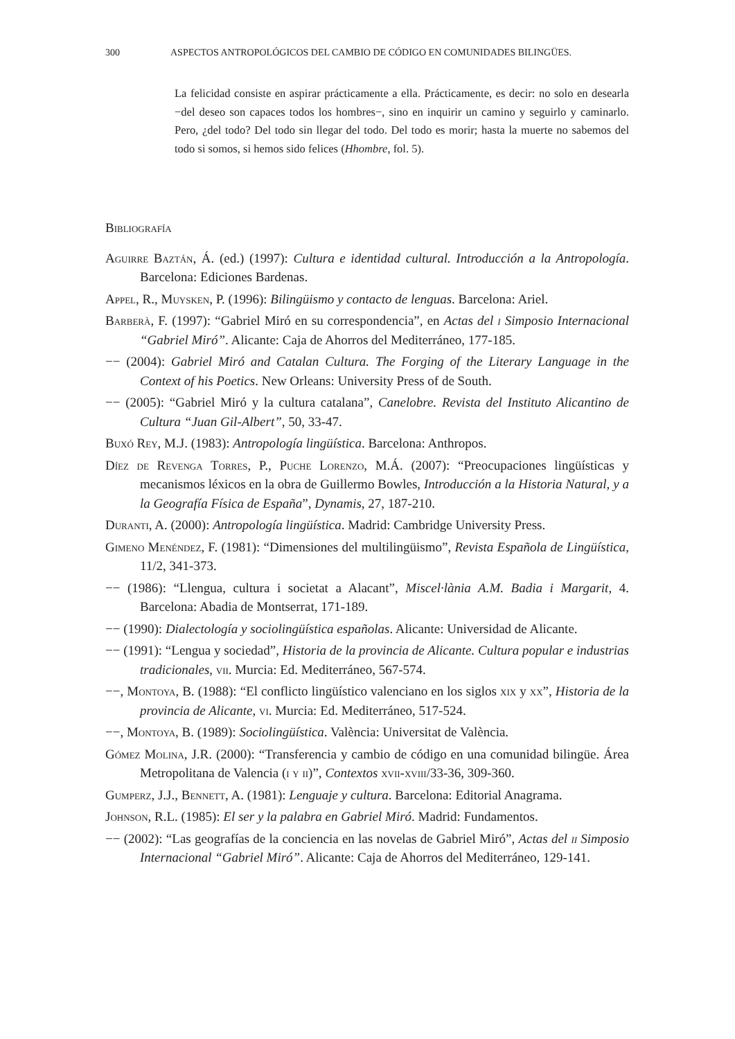300 ASPECTOS ANTROPOLÓGICOS DEL CAMBIO DE CÓDIGO EN COMUNIDADES BILINGÜES.
La felicidad consiste en aspirar prácticamente a ella. Prácticamente, es decir: no solo en desearla −del deseo son capaces todos los hombres−, sino en inquirir un camino y seguirlo y caminarlo. Pero, ¿del todo? Del todo sin llegar del todo. Del todo es morir; hasta la muerte no sabemos del todo si somos, si hemos sido felices (Hhombre, fol. 5).
Bibliografía
Aguirre Baztán, Á. (ed.) (1997): Cultura e identidad cultural. Introducción a la Antropología. Barcelona: Ediciones Bardenas.
Appel, R., Muysken, P. (1996): Bilingüismo y contacto de lenguas. Barcelona: Ariel.
Barberà, F. (1997): “Gabriel Miró en su correspondencia”, en Actas del i Simposio Internacional “Gabriel Miró”. Alicante: Caja de Ahorros del Mediterráneo, 177-185.
−− (2004): Gabriel Miró and Catalan Cultura. The Forging of the Literary Language in the Context of his Poetics. New Orleans: University Press of de South.
−− (2005): “Gabriel Miró y la cultura catalana”, Canelobre. Revista del Instituto Alicantino de Cultura “Juan Gil-Albert”, 50, 33-47.
Buxó Rey, M.J. (1983): Antropología lingüística. Barcelona: Anthropos.
Díez de Revenga Torres, P., Puche Lorenzo, M.Á. (2007): “Preocupaciones lingüísticas y mecanismos léxicos en la obra de Guillermo Bowles, Introducción a la Historia Natural, y a la Geografía Física de España”, Dynamis, 27, 187-210.
Duranti, A. (2000): Antropología lingüística. Madrid: Cambridge University Press.
Gimeno Menéndez, F. (1981): “Dimensiones del multilingüismo”, Revista Española de Lingüística, 11/2, 341-373.
−− (1986): “Llengua, cultura i societat a Alacant”, Miscel·lània A.M. Badia i Margarit, 4. Barcelona: Abadia de Montserrat, 171-189.
−− (1990): Dialectología y sociolingüística españolas. Alicante: Universidad de Alicante.
−− (1991): “Lengua y sociedad”, Historia de la provincia de Alicante. Cultura popular e industrias tradicionales, vii. Murcia: Ed. Mediterráneo, 567-574.
−−, Montoya, B. (1988): “El conflicto lingüístico valenciano en los siglos xix y xx”, Historia de la provincia de Alicante, vi. Murcia: Ed. Mediterráneo, 517-524.
−−, Montoya, B. (1989): Sociolingüística. València: Universitat de València.
Gómez Molina, J.R. (2000): “Transferencia y cambio de código en una comunidad bilingüe. Área Metropolitana de Valencia (i y ii)”, Contextos xvii-xviii/33-36, 309-360.
Gumperz, J.J., Bennett, A. (1981): Lenguaje y cultura. Barcelona: Editorial Anagrama.
Johnson, R.L. (1985): El ser y la palabra en Gabriel Miró. Madrid: Fundamentos.
−− (2002): “Las geografías de la conciencia en las novelas de Gabriel Miró”, Actas del ii Simposio Internacional “Gabriel Miró”. Alicante: Caja de Ahorros del Mediterráneo, 129-141.